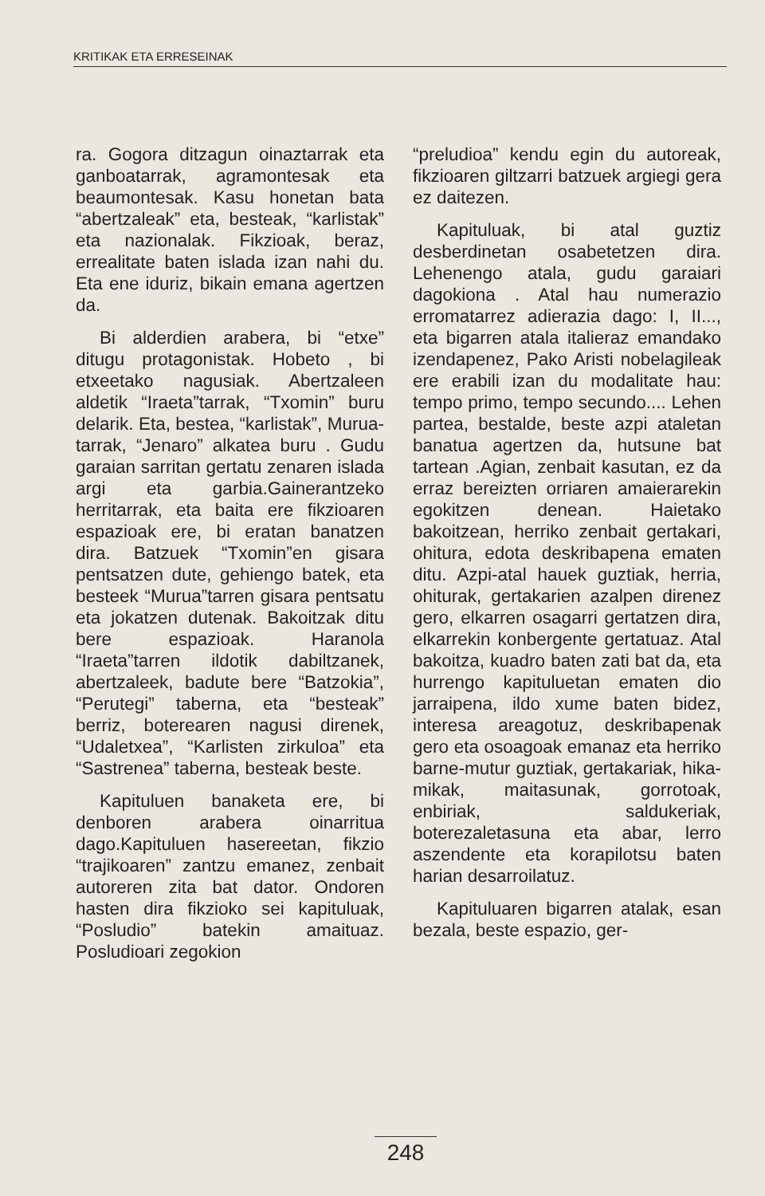KRITIKAK ETA ERRESEINAK
ra. Gogora ditzagun oinaztarrak eta ganboatarrak, agramontesak eta beaumontesak. Kasu honetan bata “abertzaleak” eta, besteak, “karlistak” eta nazionalak. Fikzioak, beraz, errealitate baten islada izan nahi du. Eta ene iduriz, bikain emana agertzen da.
Bi alderdien arabera, bi “etxe” ditugu protagonistak. Hobeto , bi etxeetako nagusiak. Abertzaleen aldetik “Iraeta”tarrak, “Txomin” buru delarik. Eta, bestea, “karlistak”, Murua-tarrak, “Jenaro” alkatea buru . Gudu garaian sarritan gertatu zenaren islada argi eta garbia.Gainerantzeko herritarrak, eta baita ere fikzioaren espazioak ere, bi eratan banatzen dira. Batzuek “Txomin”en gisara pentsatzen dute, gehiengo batek, eta besteek “Murua”tarren gisara pentsatu eta jokatzen dutenak. Bakoitzak ditu bere espazioak. Haranola “Iraeta”tarren ildotik dabiltzanek, abertzaleek, badute bere “Batzokia”, “Perutegi” taberna, eta “besteak” berriz, boterearen nagusi direnek, “Udaletxea”, “Karlisten zirkuloa” eta “Sastrenea” taberna, besteak beste.
Kapituluen banaketa ere, bi denboren arabera oinarritua dago.Kapituluen hasereetan, fikzio “trajikoaren” zantzu emanez, zenbait autoreren zita bat dator. Ondoren hasten dira fikzioko sei kapituluak, “Posludio” batekin amaituaz. Posludioari zegokion
“preludioa” kendu egin du autoreak, fikzioaren giltzarri batzuek argiegi gera ez daitezen.
Kapituluak, bi atal guztiz desberdinetan osabetetzen dira. Lehenengo atala, gudu garaiari dagokiona . Atal hau numerazio erromatarrez adierazia dago: I, II..., eta bigarren atala italieraz emandako izendapenez, Pako Aristi nobelagileak ere erabili izan du modalitate hau: tempo primo, tempo secundo.... Lehen partea, bestalde, beste azpi ataletan banatua agertzen da, hutsune bat tartean .Agian, zenbait kasutan, ez da erraz bereizten orriaren amaierarekin egokitzen denean. Haietako bakoitzean, herriko zenbait gertakari, ohitura, edota deskribapena ematen ditu. Azpi-atal hauek guztiak, herria, ohiturak, gertakarien azalpen direnez gero, elkarren osagarri gertatzen dira, elkarrekin konbergente gertatuaz. Atal bakoitza, kuadro baten zati bat da, eta hurrengo kapituluetan ematen dio jarraipena, ildo xume baten bidez, interesa areagotuz, deskribapenak gero eta osoagoak emanaz eta herriko barne-mutur guztiak, gertakariak, hika-mikak, maitasunak, gorrotoak, enbiriak, saldukeriak, boterezaletasuna eta abar, lerro aszendente eta korapilotsu baten harian desarroilatuz.
Kapituluaren bigarren atalak, esan bezala, beste espazio, ger-
248